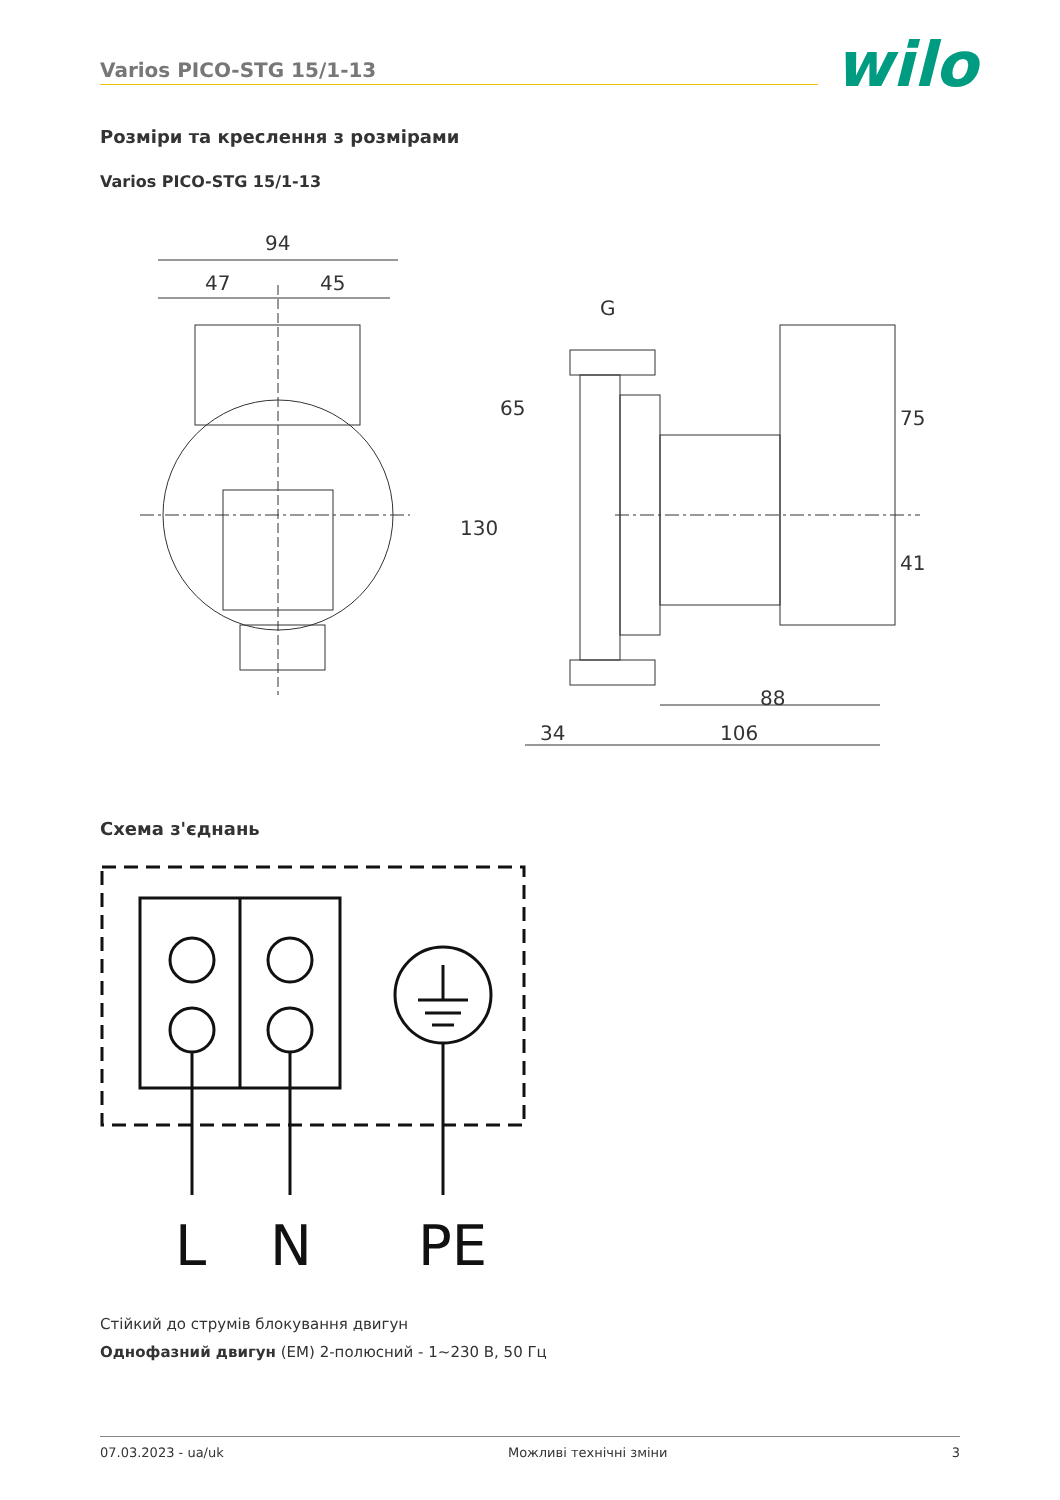Varios PICO-STG 15/1-13 wilo
Розміри та креслення з розмірами
Varios PICO-STG 15/1-13
94
47
45
G
130
65
75
41
88
34
106
Схема з'єднань
L
N
PE
Стійкий до струмів блокування двигун
Однофазний двигун (EM) 2-полюсний - 1~230 В, 50 Гц
07.03.2023 - ua/uk Можливі технічні зміни 3